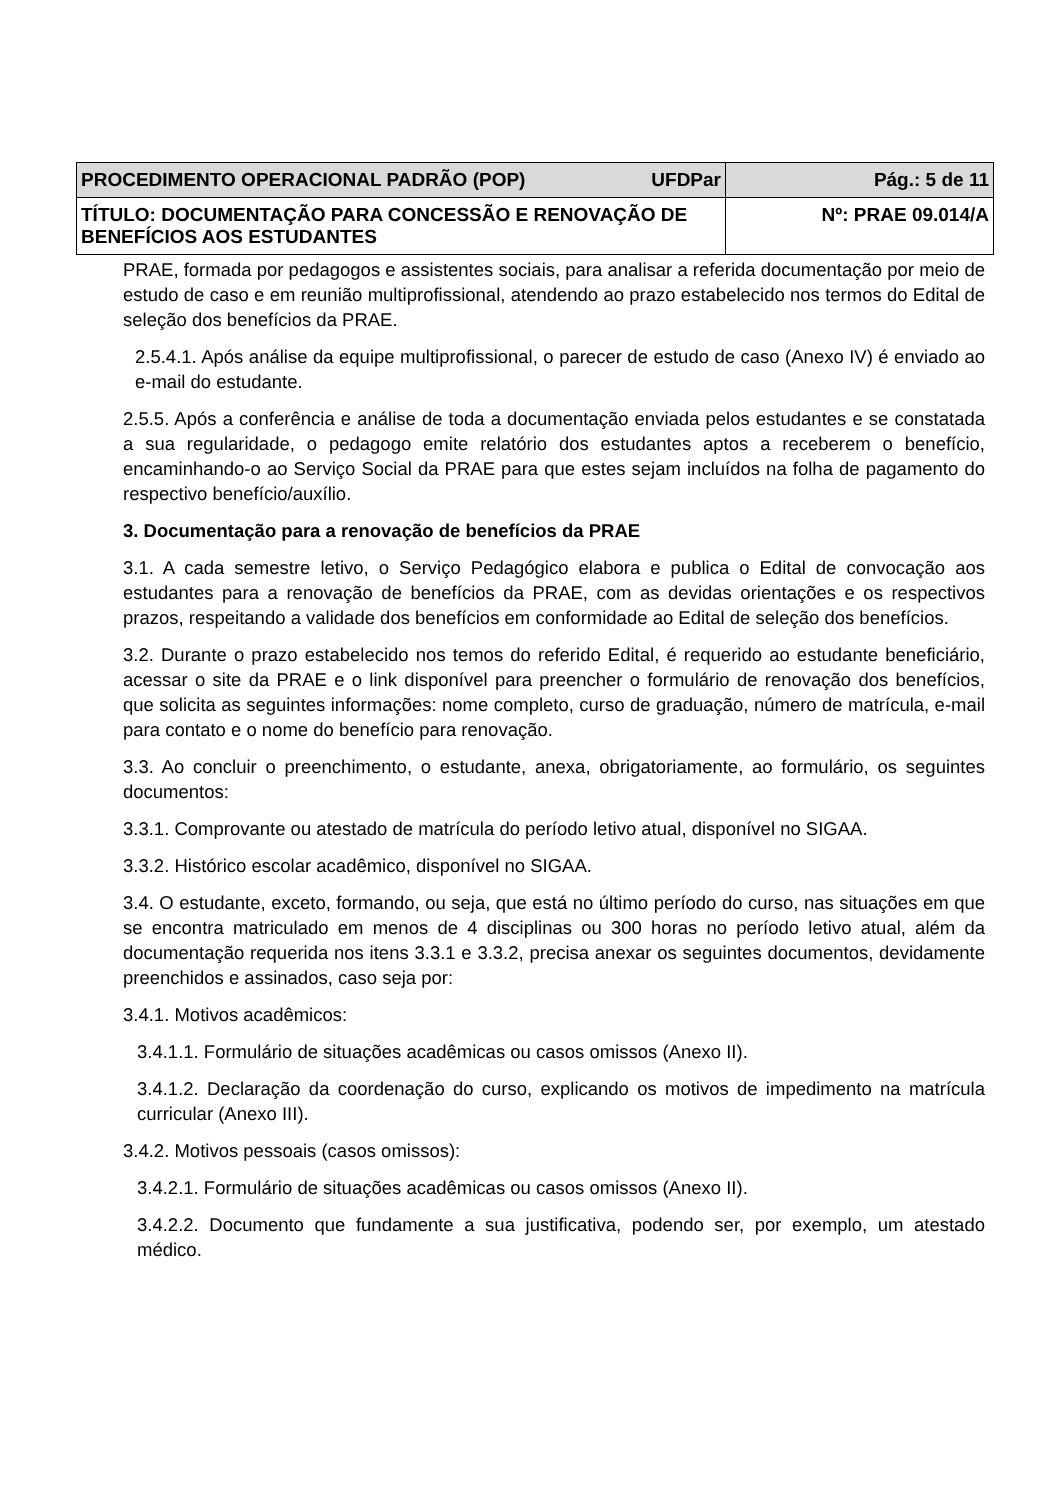| PROCEDIMENTO OPERACIONAL PADRÃO (POP) UFDPar | Pág.: 5 de 11 |
| TÍTULO: DOCUMENTAÇÃO PARA CONCESSÃO E RENOVAÇÃO DE BENEFÍCIOS AOS ESTUDANTES | Nº: PRAE 09.014/A |
PRAE, formada por pedagogos e assistentes sociais, para analisar a referida documentação por meio de estudo de caso e em reunião multiprofissional, atendendo ao prazo estabelecido nos termos do Edital de seleção dos benefícios da PRAE.
2.5.4.1. Após análise da equipe multiprofissional, o parecer de estudo de caso (Anexo IV) é enviado ao e-mail do estudante.
2.5.5. Após a conferência e análise de toda a documentação enviada pelos estudantes e se constatada a sua regularidade, o pedagogo emite relatório dos estudantes aptos a receberem o benefício, encaminhando-o ao Serviço Social da PRAE para que estes sejam incluídos na folha de pagamento do respectivo benefício/auxílio.
3. Documentação para a renovação de benefícios da PRAE
3.1. A cada semestre letivo, o Serviço Pedagógico elabora e publica o Edital de convocação aos estudantes para a renovação de benefícios da PRAE, com as devidas orientações e os respectivos prazos, respeitando a validade dos benefícios em conformidade ao Edital de seleção dos benefícios.
3.2. Durante o prazo estabelecido nos temos do referido Edital, é requerido ao estudante beneficiário, acessar o site da PRAE e o link disponível para preencher o formulário de renovação dos benefícios, que solicita as seguintes informações: nome completo, curso de graduação, número de matrícula, e-mail para contato e o nome do benefício para renovação.
3.3. Ao concluir o preenchimento, o estudante, anexa, obrigatoriamente, ao formulário, os seguintes documentos:
3.3.1. Comprovante ou atestado de matrícula do período letivo atual, disponível no SIGAA.
3.3.2. Histórico escolar acadêmico, disponível no SIGAA.
3.4. O estudante, exceto, formando, ou seja, que está no último período do curso, nas situações em que se encontra matriculado em menos de 4 disciplinas ou 300 horas no período letivo atual, além da documentação requerida nos itens 3.3.1 e 3.3.2, precisa anexar os seguintes documentos, devidamente preenchidos e assinados, caso seja por:
3.4.1. Motivos acadêmicos:
3.4.1.1. Formulário de situações acadêmicas ou casos omissos (Anexo II).
3.4.1.2. Declaração da coordenação do curso, explicando os motivos de impedimento na matrícula curricular (Anexo III).
3.4.2. Motivos pessoais (casos omissos):
3.4.2.1. Formulário de situações acadêmicas ou casos omissos (Anexo II).
3.4.2.2. Documento que fundamente a sua justificativa, podendo ser, por exemplo, um atestado médico.